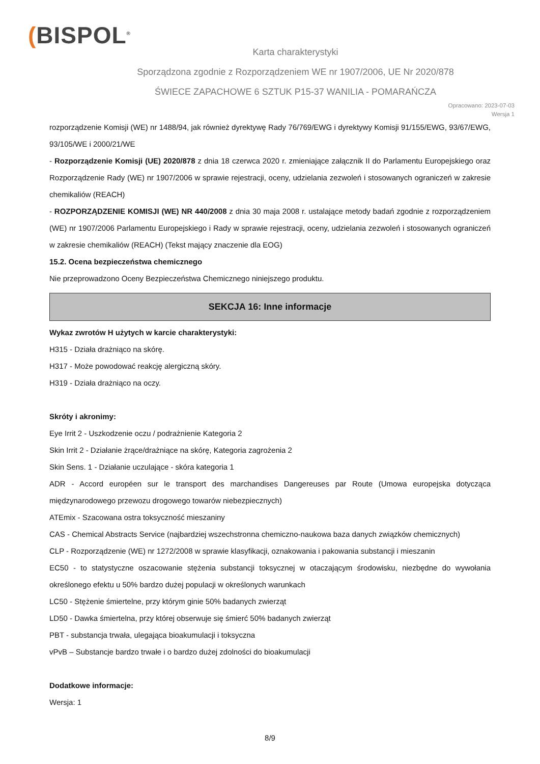(BISPOL<sup>®</sup>
Karta charakterystyki
Sporządzona zgodnie z Rozporządzeniem WE nr 1907/2006, UE Nr 2020/878
ŚWIECE ZAPACHOWE 6 SZTUK P15-37 WANILIA - POMARAŃCZA
Opracowano: 2023-07-03
Wersja 1
rozporządzenie Komisji (WE) nr 1488/94, jak również dyrektywę Rady 76/769/EWG i dyrektywy Komisji 91/155/EWG, 93/67/EWG, 93/105/WE i 2000/21/WE
- Rozporządzenie Komisji (UE) 2020/878 z dnia 18 czerwca 2020 r. zmieniające załącznik II do Parlamentu Europejskiego oraz Rozporządzenie Rady (WE) nr 1907/2006 w sprawie rejestracji, oceny, udzielania zezwoleń i stosowanych ograniczeń w zakresie chemikaliów (REACH)
- ROZPORZĄDZENIE KOMISJI (WE) NR 440/2008 z dnia 30 maja 2008 r. ustalające metody badań zgodnie z rozporządzeniem (WE) nr 1907/2006 Parlamentu Europejskiego i Rady w sprawie rejestracji, oceny, udzielania zezwoleń i stosowanych ograniczeń w zakresie chemikaliów (REACH) (Tekst mający znaczenie dla EOG)
15.2. Ocena bezpieczeństwa chemicznego
Nie przeprowadzono Oceny Bezpieczeństwa Chemicznego niniejszego produktu.
SEKCJA 16: Inne informacje
Wykaz zwrotów H użytych w karcie charakterystyki:
H315 - Działa drażniąco na skórę.
H317 - Może powodować reakcję alergiczną skóry.
H319 - Działa drażniąco na oczy.
Skróty i akronimy:
Eye Irrit 2 - Uszkodzenie oczu / podrażnienie Kategoria 2
Skin Irrit 2 - Działanie żrące/drażniące na skórę, Kategoria zagrożenia 2
Skin Sens. 1 - Działanie uczulające - skóra kategoria 1
ADR - Accord européen sur le transport des marchandises Dangereuses par Route (Umowa europejska dotycząca międzynarodowego przewozu drogowego towarów niebezpiecznych)
ATEmix - Szacowana ostra toksyczność mieszaniny
CAS - Chemical Abstracts Service (najbardziej wszechstronna chemiczno-naukowa baza danych związków chemicznych)
CLP - Rozporządzenie (WE) nr 1272/2008 w sprawie klasyfikacji, oznakowania i pakowania substancji i mieszanin
EC50 - to statystyczne oszacowanie stężenia substancji toksycznej w otaczającym środowisku, niezbędne do wywołania określonego efektu u 50% bardzo dużej populacji w określonych warunkach
LC50 - Stężenie śmiertelne, przy którym ginie 50% badanych zwierząt
LD50 - Dawka śmiertelna, przy której obserwuje się śmierć 50% badanych zwierząt
PBT - substancja trwała, ulegająca bioakumulacji i toksyczna
vPvB – Substancje bardzo trwałe i o bardzo dużej zdolności do bioakumulacji
Dodatkowe informacje:
Wersja: 1
8/9